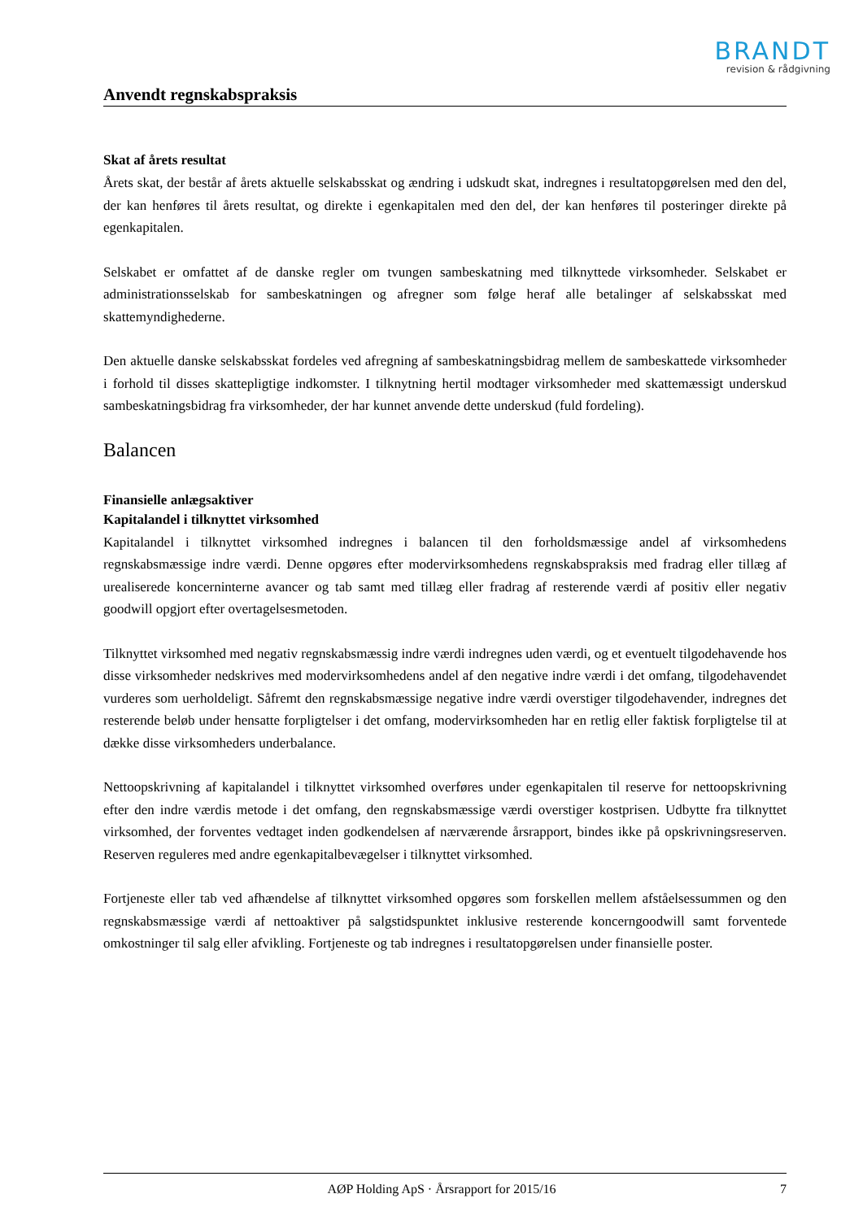BRANDT
revision & rådgivning
Anvendt regnskabspraksis
Skat af årets resultat
Årets skat, der består af årets aktuelle selskabsskat og ændring i udskudt skat, indregnes i resultatopgørelsen med den del, der kan henføres til årets resultat, og direkte i egenkapitalen med den del, der kan henføres til posteringer direkte på egenkapitalen.
Selskabet er omfattet af de danske regler om tvungen sambeskatning med tilknyttede virksomheder. Selskabet er administrationsselskab for sambeskatningen og afregner som følge heraf alle betalinger af selskabsskat med skattemyndighederne.
Den aktuelle danske selskabsskat fordeles ved afregning af sambeskatningsbidrag mellem de sambeskattede virksomheder i forhold til disses skattepligtige indkomster. I tilknytning hertil modtager virksomheder med skattemæssigt underskud sambeskatningsbidrag fra virksomheder, der har kunnet anvende dette underskud (fuld fordeling).
Balancen
Finansielle anlægsaktiver
Kapitalandel i tilknyttet virksomhed
Kapitalandel i tilknyttet virksomhed indregnes i balancen til den forholdsmæssige andel af virksomhedens regnskabsmæssige indre værdi. Denne opgøres efter modervirksomhedens regnskabspraksis med fradrag eller tillæg af urealiserede koncerninterne avancer og tab samt med tillæg eller fradrag af resterende værdi af positiv eller negativ goodwill opgjort efter overtagelsesmetoden.
Tilknyttet virksomhed med negativ regnskabsmæssig indre værdi indregnes uden værdi, og et eventuelt tilgodehavende hos disse virksomheder nedskrives med modervirksomhedens andel af den negative indre værdi i det omfang, tilgodehavendet vurderes som uerholdeligt. Såfremt den regnskabsmæssige negative indre værdi overstiger tilgodehavender, indregnes det resterende beløb under hensatte forpligtelser i det omfang, modervirksomheden har en retlig eller faktisk forpligtelse til at dække disse virksomheders underbalance.
Nettoopskrivning af kapitalandel i tilknyttet virksomhed overføres under egenkapitalen til reserve for nettoopskrivning efter den indre værdis metode i det omfang, den regnskabsmæssige værdi overstiger kostprisen. Udbytte fra tilknyttet virksomhed, der forventes vedtaget inden godkendelsen af nærværende årsrapport, bindes ikke på opskrivningsreserven. Reserven reguleres med andre egenkapitalbevægelser i tilknyttet virksomhed.
Fortjeneste eller tab ved afhændelse af tilknyttet virksomhed opgøres som forskellen mellem afståelsessummen og den regnskabsmæssige værdi af nettoaktiver på salgstidspunktet inklusive resterende koncerngoodwill samt forventede omkostninger til salg eller afvikling. Fortjeneste og tab indregnes i resultatopgørelsen under finansielle poster.
AØP Holding ApS · Årsrapport for 2015/16 7